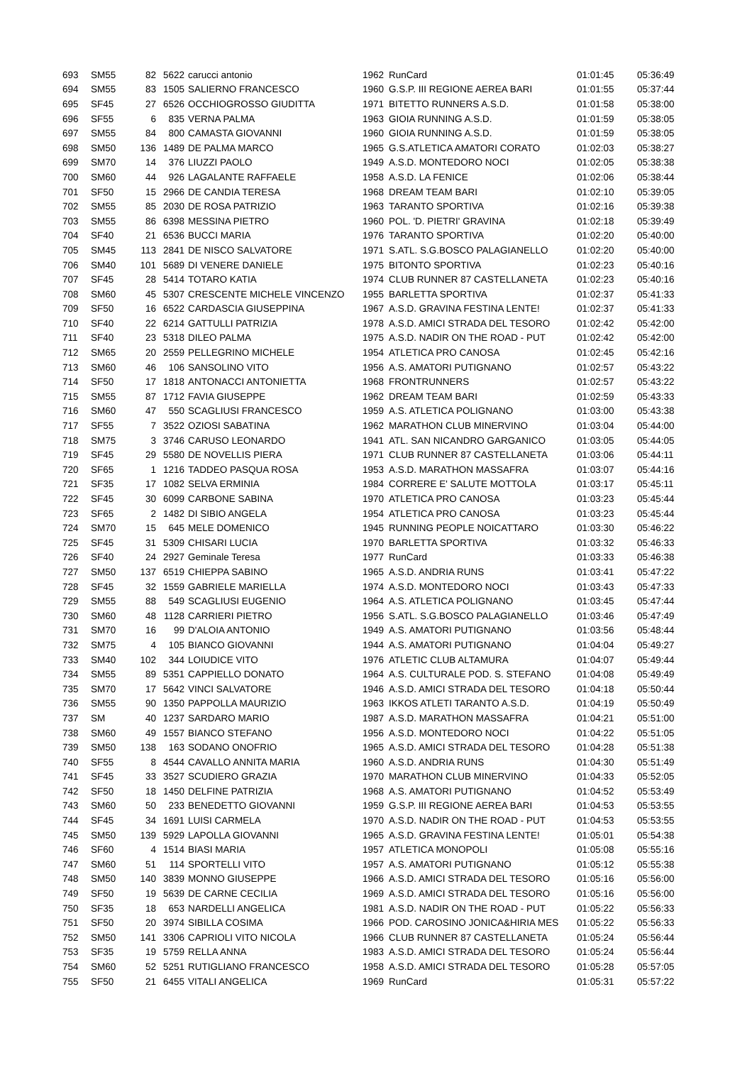| 693 | SM55 | 82 | 5622 | carucci antonio | 1962 | RunCard | 01:01:45 | 05:36:49 |
| 694 | SM55 | 83 | 1505 | SALIERNO FRANCESCO | 1960 | G.S.P. III REGIONE AEREA BARI | 01:01:55 | 05:37:44 |
| 695 | SF45 | 27 | 6526 | OCCHIOGROSSO GIUDITTA | 1971 | BITETTO RUNNERS A.S.D. | 01:01:58 | 05:38:00 |
| 696 | SF55 | 6 | 835 | VERNA PALMA | 1963 | GIOIA RUNNING A.S.D. | 01:01:59 | 05:38:05 |
| 697 | SM55 | 84 | 800 | CAMASTA GIOVANNI | 1960 | GIOIA RUNNING A.S.D. | 01:01:59 | 05:38:05 |
| 698 | SM50 | 136 | 1489 | DE PALMA MARCO | 1965 | G.S.ATLETICA AMATORI CORATO | 01:02:03 | 05:38:27 |
| 699 | SM70 | 14 | 376 | LIUZZI PAOLO | 1949 | A.S.D. MONTEDORO NOCI | 01:02:05 | 05:38:38 |
| 700 | SM60 | 44 | 926 | LAGALANTE RAFFAELE | 1958 | A.S.D. LA FENICE | 01:02:06 | 05:38:44 |
| 701 | SF50 | 15 | 2966 | DE CANDIA TERESA | 1968 | DREAM TEAM BARI | 01:02:10 | 05:39:05 |
| 702 | SM55 | 85 | 2030 | DE ROSA PATRIZIO | 1963 | TARANTO SPORTIVA | 01:02:16 | 05:39:38 |
| 703 | SM55 | 86 | 6398 | MESSINA PIETRO | 1960 | POL. 'D. PIETRI' GRAVINA | 01:02:18 | 05:39:49 |
| 704 | SF40 | 21 | 6536 | BUCCI MARIA | 1976 | TARANTO SPORTIVA | 01:02:20 | 05:40:00 |
| 705 | SM45 | 113 | 2841 | DE NISCO SALVATORE | 1971 | S.ATL. S.G.BOSCO PALAGIANELLO | 01:02:20 | 05:40:00 |
| 706 | SM40 | 101 | 5689 | DI VENERE DANIELE | 1975 | BITONTO SPORTIVA | 01:02:23 | 05:40:16 |
| 707 | SF45 | 28 | 5414 | TOTARO KATIA | 1974 | CLUB RUNNER 87 CASTELLANETA | 01:02:23 | 05:40:16 |
| 708 | SM60 | 45 | 5307 | CRESCENTE MICHELE VINCENZO | 1955 | BARLETTA SPORTIVA | 01:02:37 | 05:41:33 |
| 709 | SF50 | 16 | 6522 | CARDASCIA GIUSEPPINA | 1967 | A.S.D. GRAVINA FESTINA LENTE! | 01:02:37 | 05:41:33 |
| 710 | SF40 | 22 | 6214 | GATTULLI PATRIZIA | 1978 | A.S.D. AMICI STRADA DEL TESORO | 01:02:42 | 05:42:00 |
| 711 | SF40 | 23 | 5318 | DILEO PALMA | 1975 | A.S.D. NADIR ON THE ROAD - PUT | 01:02:42 | 05:42:00 |
| 712 | SM65 | 20 | 2559 | PELLEGRINO MICHELE | 1954 | ATLETICA PRO CANOSA | 01:02:45 | 05:42:16 |
| 713 | SM60 | 46 | 106 | SANSOLINO VITO | 1956 | A.S. AMATORI PUTIGNANO | 01:02:57 | 05:43:22 |
| 714 | SF50 | 17 | 1818 | ANTONACCI ANTONIETTA | 1968 | FRONTRUNNERS | 01:02:57 | 05:43:22 |
| 715 | SM55 | 87 | 1712 | FAVIA GIUSEPPE | 1962 | DREAM TEAM BARI | 01:02:59 | 05:43:33 |
| 716 | SM60 | 47 | 550 | SCAGLIUSI FRANCESCO | 1959 | A.S. ATLETICA POLIGNANO | 01:03:00 | 05:43:38 |
| 717 | SF55 | 7 | 3522 | OZIOSI SABATINA | 1962 | MARATHON CLUB MINERVINO | 01:03:04 | 05:44:00 |
| 718 | SM75 | 3 | 3746 | CARUSO LEONARDO | 1941 | ATL. SAN NICANDRO GARGANICO | 01:03:05 | 05:44:05 |
| 719 | SF45 | 29 | 5580 | DE NOVELLIS PIERA | 1971 | CLUB RUNNER 87 CASTELLANETA | 01:03:06 | 05:44:11 |
| 720 | SF65 | 1 | 1216 | TADDEO PASQUA ROSA | 1953 | A.S.D. MARATHON MASSAFRA | 01:03:07 | 05:44:16 |
| 721 | SF35 | 17 | 1082 | SELVA ERMINIA | 1984 | CORRERE E' SALUTE MOTTOLA | 01:03:17 | 05:45:11 |
| 722 | SF45 | 30 | 6099 | CARBONE SABINA | 1970 | ATLETICA PRO CANOSA | 01:03:23 | 05:45:44 |
| 723 | SF65 | 2 | 1482 | DI SIBIO ANGELA | 1954 | ATLETICA PRO CANOSA | 01:03:23 | 05:45:44 |
| 724 | SM70 | 15 | 645 | MELE DOMENICO | 1945 | RUNNING PEOPLE NOICATTARO | 01:03:30 | 05:46:22 |
| 725 | SF45 | 31 | 5309 | CHISARI LUCIA | 1970 | BARLETTA SPORTIVA | 01:03:32 | 05:46:33 |
| 726 | SF40 | 24 | 2927 | Geminale Teresa | 1977 | RunCard | 01:03:33 | 05:46:38 |
| 727 | SM50 | 137 | 6519 | CHIEPPA SABINO | 1965 | A.S.D. ANDRIA RUNS | 01:03:41 | 05:47:22 |
| 728 | SF45 | 32 | 1559 | GABRIELE MARIELLA | 1974 | A.S.D. MONTEDORO NOCI | 01:03:43 | 05:47:33 |
| 729 | SM55 | 88 | 549 | SCAGLIUSI EUGENIO | 1964 | A.S. ATLETICA POLIGNANO | 01:03:45 | 05:47:44 |
| 730 | SM60 | 48 | 1128 | CARRIERI PIETRO | 1956 | S.ATL. S.G.BOSCO PALAGIANELLO | 01:03:46 | 05:47:49 |
| 731 | SM70 | 16 | 99 | D'ALOIA ANTONIO | 1949 | A.S. AMATORI PUTIGNANO | 01:03:56 | 05:48:44 |
| 732 | SM75 | 4 | 105 | BIANCO GIOVANNI | 1944 | A.S. AMATORI PUTIGNANO | 01:04:04 | 05:49:27 |
| 733 | SM40 | 102 | 344 | LOIUDICE VITO | 1976 | ATLETIC CLUB ALTAMURA | 01:04:07 | 05:49:44 |
| 734 | SM55 | 89 | 5351 | CAPPIELLO DONATO | 1964 | A.S. CULTURALE POD. S. STEFANO | 01:04:08 | 05:49:49 |
| 735 | SM70 | 17 | 5642 | VINCI SALVATORE | 1946 | A.S.D. AMICI STRADA DEL TESORO | 01:04:18 | 05:50:44 |
| 736 | SM55 | 90 | 1350 | PAPPOLLA MAURIZIO | 1963 | IKKOS ATLETI TARANTO A.S.D. | 01:04:19 | 05:50:49 |
| 737 | SM | 40 | 1237 | SARDARO MARIO | 1987 | A.S.D. MARATHON MASSAFRA | 01:04:21 | 05:51:00 |
| 738 | SM60 | 49 | 1557 | BIANCO STEFANO | 1956 | A.S.D. MONTEDORO NOCI | 01:04:22 | 05:51:05 |
| 739 | SM50 | 138 | 163 | SODANO ONOFRIO | 1965 | A.S.D. AMICI STRADA DEL TESORO | 01:04:28 | 05:51:38 |
| 740 | SF55 | 8 | 4544 | CAVALLO ANNITA MARIA | 1960 | A.S.D. ANDRIA RUNS | 01:04:30 | 05:51:49 |
| 741 | SF45 | 33 | 3527 | SCUDIERO GRAZIA | 1970 | MARATHON CLUB MINERVINO | 01:04:33 | 05:52:05 |
| 742 | SF50 | 18 | 1450 | DELFINE PATRIZIA | 1968 | A.S. AMATORI PUTIGNANO | 01:04:52 | 05:53:49 |
| 743 | SM60 | 50 | 233 | BENEDETTO GIOVANNI | 1959 | G.S.P. III REGIONE AEREA BARI | 01:04:53 | 05:53:55 |
| 744 | SF45 | 34 | 1691 | LUISI CARMELA | 1970 | A.S.D. NADIR ON THE ROAD - PUT | 01:04:53 | 05:53:55 |
| 745 | SM50 | 139 | 5929 | LAPOLLA GIOVANNI | 1965 | A.S.D. GRAVINA FESTINA LENTE! | 01:05:01 | 05:54:38 |
| 746 | SF60 | 4 | 1514 | BIASI MARIA | 1957 | ATLETICA MONOPOLI | 01:05:08 | 05:55:16 |
| 747 | SM60 | 51 | 114 | SPORTELLI VITO | 1957 | A.S. AMATORI PUTIGNANO | 01:05:12 | 05:55:38 |
| 748 | SM50 | 140 | 3839 | MONNO GIUSEPPE | 1966 | A.S.D. AMICI STRADA DEL TESORO | 01:05:16 | 05:56:00 |
| 749 | SF50 | 19 | 5639 | DE CARNE CECILIA | 1969 | A.S.D. AMICI STRADA DEL TESORO | 01:05:16 | 05:56:00 |
| 750 | SF35 | 18 | 653 | NARDELLI ANGELICA | 1981 | A.S.D. NADIR ON THE ROAD - PUT | 01:05:22 | 05:56:33 |
| 751 | SF50 | 20 | 3974 | SIBILLA COSIMA | 1966 | POD. CAROSINO JONICA&HIRIA MES | 01:05:22 | 05:56:33 |
| 752 | SM50 | 141 | 3306 | CAPRIOLI VITO NICOLA | 1966 | CLUB RUNNER 87 CASTELLANETA | 01:05:24 | 05:56:44 |
| 753 | SF35 | 19 | 5759 | RELLA ANNA | 1983 | A.S.D. AMICI STRADA DEL TESORO | 01:05:24 | 05:56:44 |
| 754 | SM60 | 52 | 5251 | RUTIGLIANO FRANCESCO | 1958 | A.S.D. AMICI STRADA DEL TESORO | 01:05:28 | 05:57:05 |
| 755 | SF50 | 21 | 6455 | VITALI ANGELICA | 1969 | RunCard | 01:05:31 | 05:57:22 |